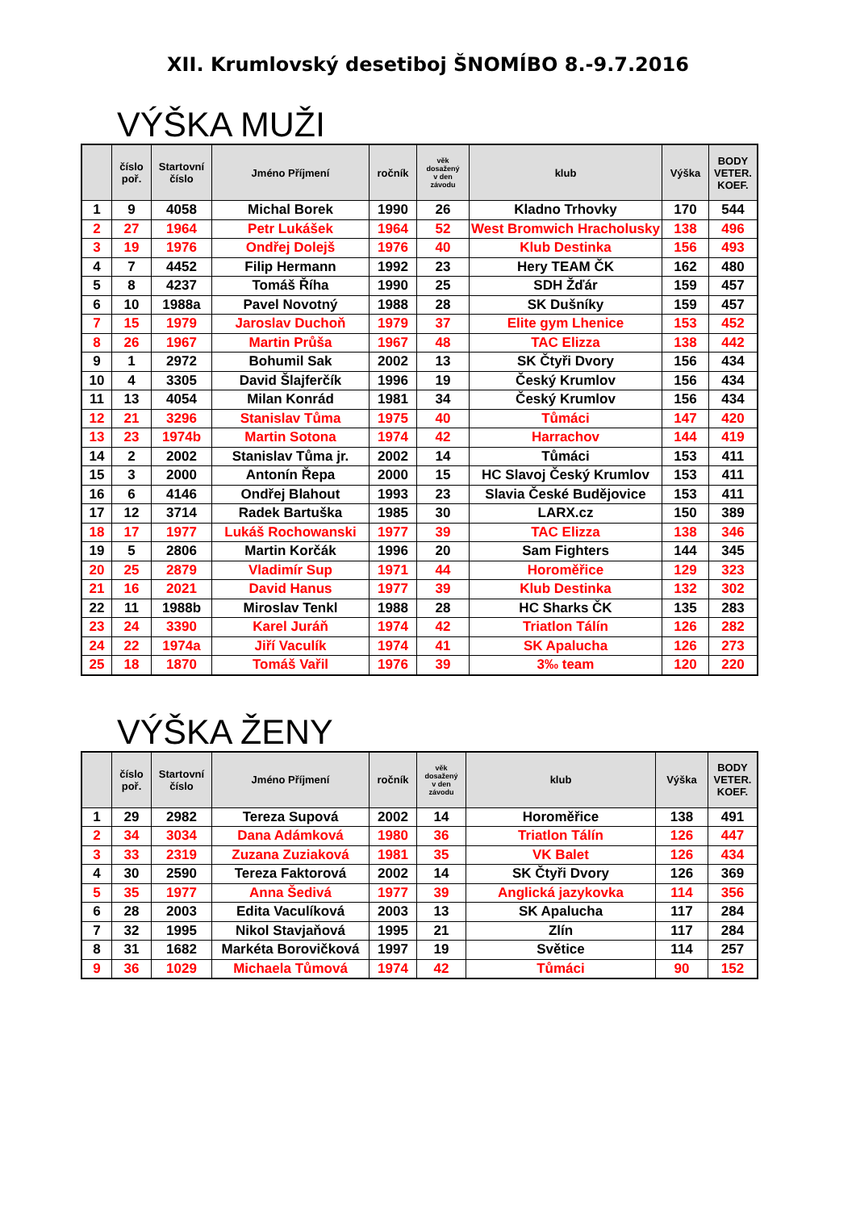XII. Krumlovský desetiboj ŠNOMÍBO 8.-9.7.2016
VÝŠKA MUŽI
| | číslo poř. | Startovní číslo | Jméno Příjmení | ročník | věk dosažený v den závodu | klub | Výška | BODY VETER. KOEF. |
| --- | --- | --- | --- | --- | --- | --- | --- | --- |
| 1 | 9 | 4058 | Michal Borek | 1990 | 26 | Kladno Trhovky | 170 | 544 |
| 2 | 27 | 1964 | Petr Lukášek | 1964 | 52 | West Bromwich Hracholusky | 138 | 496 |
| 3 | 19 | 1976 | Ondřej Dolejš | 1976 | 40 | Klub Destinka | 156 | 493 |
| 4 | 7 | 4452 | Filip Hermann | 1992 | 23 | Hery TEAM ČK | 162 | 480 |
| 5 | 8 | 4237 | Tomáš Říha | 1990 | 25 | SDH Žďár | 159 | 457 |
| 6 | 10 | 1988a | Pavel Novotný | 1988 | 28 | SK Dušníky | 159 | 457 |
| 7 | 15 | 1979 | Jaroslav Duchoň | 1979 | 37 | Elite gym Lhenice | 153 | 452 |
| 8 | 26 | 1967 | Martin Průša | 1967 | 48 | TAC Elizza | 138 | 442 |
| 9 | 1 | 2972 | Bohumil Sak | 2002 | 13 | SK Čtyři Dvory | 156 | 434 |
| 10 | 4 | 3305 | David Šlajferčík | 1996 | 19 | Český Krumlov | 156 | 434 |
| 11 | 13 | 4054 | Milan Konrád | 1981 | 34 | Český Krumlov | 156 | 434 |
| 12 | 21 | 3296 | Stanislav Tůma | 1975 | 40 | Tůmáci | 147 | 420 |
| 13 | 23 | 1974b | Martin Sotona | 1974 | 42 | Harrachov | 144 | 419 |
| 14 | 2 | 2002 | Stanislav Tůma jr. | 2002 | 14 | Tůmáci | 153 | 411 |
| 15 | 3 | 2000 | Antonín Řepa | 2000 | 15 | HC Slavoj Český Krumlov | 153 | 411 |
| 16 | 6 | 4146 | Ondřej Blahout | 1993 | 23 | Slavia České Budějovice | 153 | 411 |
| 17 | 12 | 3714 | Radek Bartuška | 1985 | 30 | LARX.cz | 150 | 389 |
| 18 | 17 | 1977 | Lukáš Rochowanski | 1977 | 39 | TAC Elizza | 138 | 346 |
| 19 | 5 | 2806 | Martin Korčák | 1996 | 20 | Sam Fighters | 144 | 345 |
| 20 | 25 | 2879 | Vladimír Sup | 1971 | 44 | Horoměřice | 129 | 323 |
| 21 | 16 | 2021 | David Hanus | 1977 | 39 | Klub Destinka | 132 | 302 |
| 22 | 11 | 1988b | Miroslav Tenkl | 1988 | 28 | HC Sharks ČK | 135 | 283 |
| 23 | 24 | 3390 | Karel Juráň | 1974 | 42 | Triatlon Tálín | 126 | 282 |
| 24 | 22 | 1974a | Jiří Vaculík | 1974 | 41 | SK Apalucha | 126 | 273 |
| 25 | 18 | 1870 | Tomáš Vařil | 1976 | 39 | 3‰ team | 120 | 220 |
VÝŠKA ŽENY
| | číslo poř. | Startovní číslo | Jméno Příjmení | ročník | věk dosažený v den závodu | klub | Výška | BODY VETER. KOEF. |
| --- | --- | --- | --- | --- | --- | --- | --- | --- |
| 1 | 29 | 2982 | Tereza Supová | 2002 | 14 | Horoměřice | 138 | 491 |
| 2 | 34 | 3034 | Dana Adámková | 1980 | 36 | Triatlon Tálín | 126 | 447 |
| 3 | 33 | 2319 | Zuzana Zuziaková | 1981 | 35 | VK Balet | 126 | 434 |
| 4 | 30 | 2590 | Tereza Faktorová | 2002 | 14 | SK Čtyři Dvory | 126 | 369 |
| 5 | 35 | 1977 | Anna Šedivá | 1977 | 39 | Anglická jazykovka | 114 | 356 |
| 6 | 28 | 2003 | Edita Vaculíková | 2003 | 13 | SK Apalucha | 117 | 284 |
| 7 | 32 | 1995 | Nikol Stavjaňová | 1995 | 21 | Zlín | 117 | 284 |
| 8 | 31 | 1682 | Markéta Borovičková | 1997 | 19 | Světice | 114 | 257 |
| 9 | 36 | 1029 | Michaela Tůmová | 1974 | 42 | Tůmáci | 90 | 152 |